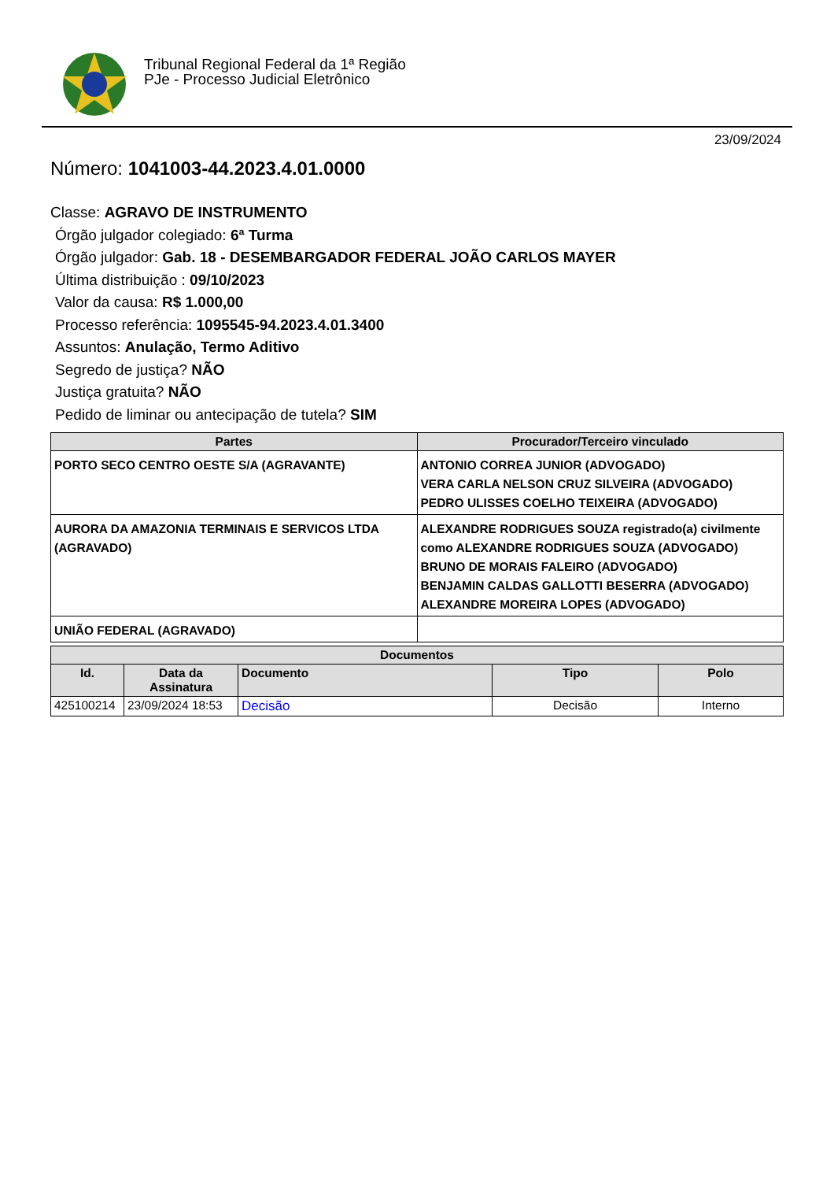Tribunal Regional Federal da 1ª Região
PJe - Processo Judicial Eletrônico
23/09/2024
Número: 1041003-44.2023.4.01.0000
Classe: AGRAVO DE INSTRUMENTO
Órgão julgador colegiado: 6ª Turma
Órgão julgador: Gab. 18 - DESEMBARGADOR FEDERAL JOÃO CARLOS MAYER
Última distribuição : 09/10/2023
Valor da causa: R$ 1.000,00
Processo referência: 1095545-94.2023.4.01.3400
Assuntos: Anulação, Termo Aditivo
Segredo de justiça? NÃO
Justiça gratuita? NÃO
Pedido de liminar ou antecipação de tutela? SIM
| Partes | Procurador/Terceiro vinculado |
| --- | --- |
| PORTO SECO CENTRO OESTE S/A (AGRAVANTE) | ANTONIO CORREA JUNIOR (ADVOGADO) VERA CARLA NELSON CRUZ SILVEIRA (ADVOGADO) PEDRO ULISSES COELHO TEIXEIRA (ADVOGADO) |
| AURORA DA AMAZONIA TERMINAIS E SERVICOS LTDA (AGRAVADO) | ALEXANDRE RODRIGUES SOUZA registrado(a) civilmente como ALEXANDRE RODRIGUES SOUZA (ADVOGADO) BRUNO DE MORAIS FALEIRO (ADVOGADO) BENJAMIN CALDAS GALLOTTI BESERRA (ADVOGADO) ALEXANDRE MOREIRA LOPES (ADVOGADO) |
| UNIÃO FEDERAL (AGRAVADO) | |
| Documentos | | | | |
| --- | --- | --- | --- | --- |
| Id. | Data da Assinatura | Documento | Tipo | Polo |
| 425100214 | 23/09/2024 18:53 | Decisão | Decisão | Interno |